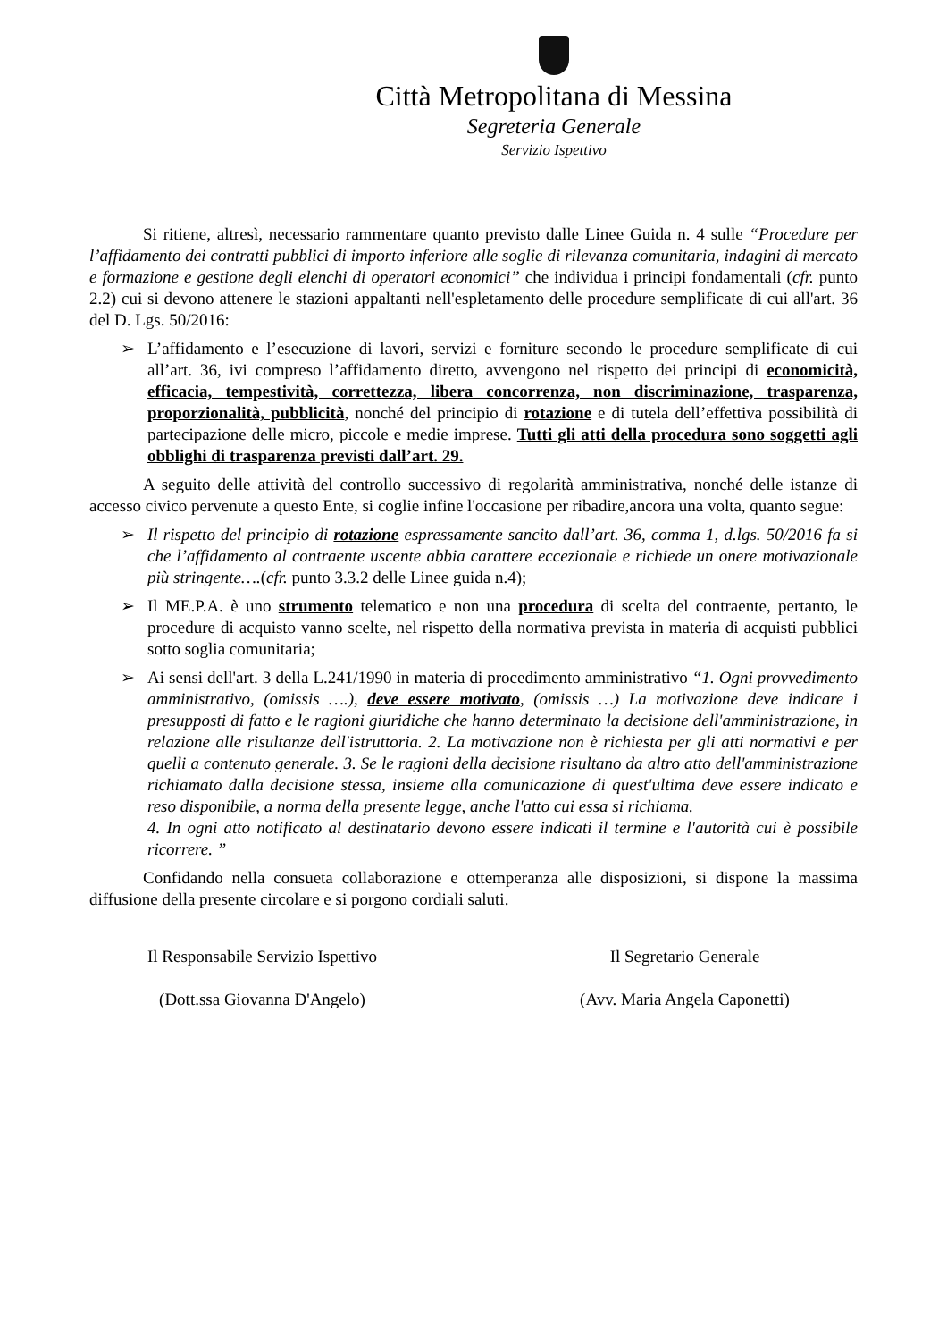Città Metropolitana di Messina
Segreteria Generale
Servizio Ispettivo
Si ritiene, altresì, necessario rammentare quanto previsto dalle Linee Guida n. 4 sulle “Procedure per l’affidamento dei contratti pubblici di importo inferiore alle soglie di rilevanza comunitaria, indagini di mercato e formazione e gestione degli elenchi di operatori economici” che individua i principi fondamentali (cfr. punto 2.2) cui si devono attenere le stazioni appaltanti nell'espletamento delle procedure semplificate di cui all'art. 36 del D. Lgs. 50/2016:
➢ L’affidamento e l’esecuzione di lavori, servizi e forniture secondo le procedure semplificate di cui all’art. 36, ivi compreso l’affidamento diretto, avvengono nel rispetto dei principi di economicità, efficacia, tempestività, correttezza, libera concorrenza, non discriminazione, trasparenza, proporzionalità, pubblicità, nonché del principio di rotazione e di tutela dell’effettiva possibilità di partecipazione delle micro, piccole e medie imprese. Tutti gli atti della procedura sono soggetti agli obblighi di trasparenza previsti dall’art. 29.
A seguito delle attività del controllo successivo di regolarità amministrativa, nonché delle istanze di accesso civico pervenute a questo Ente, si coglie infine l'occasione per ribadire,ancora una volta, quanto segue:
➢ Il rispetto del principio di rotazione espressamente sancito dall’art. 36, comma 1, d.lgs. 50/2016 fa si che l’affidamento al contraente uscente abbia carattere eccezionale e richiede un onere motivazionale più stringente….(cfr. punto 3.3.2 delle Linee guida n.4);
➢ Il ME.P.A. è uno strumento telematico e non una procedura di scelta del contraente, pertanto, le procedure di acquisto vanno scelte, nel rispetto della normativa prevista in materia di acquisti pubblici sotto soglia comunitaria;
➢ Ai sensi dell'art. 3 della L.241/1990 in materia di procedimento amministrativo “1. Ogni provvedimento amministrativo, (omissis ….), deve essere motivato, (omissis …) La motivazione deve indicare i presupposti di fatto e le ragioni giuridiche che hanno determinato la decisione dell'amministrazione, in relazione alle risultanze dell'istruttoria. 2. La motivazione non è richiesta per gli atti normativi e per quelli a contenuto generale. 3. Se le ragioni della decisione risultano da altro atto dell'amministrazione richiamato dalla decisione stessa, insieme alla comunicazione di quest'ultima deve essere indicato e reso disponibile, a norma della presente legge, anche l'atto cui essa si richiama.
4. In ogni atto notificato al destinatario devono essere indicati il termine e l'autorità cui è possibile ricorrere. ”
Confidando nella consueta collaborazione e ottemperanza alle disposizioni, si dispone la massima diffusione della presente circolare e si porgono cordiali saluti.
Il Responsabile Servizio Ispettivo
(Dott.ssa Giovanna D'Angelo)
Il Segretario Generale
(Avv. Maria Angela Caponetti)